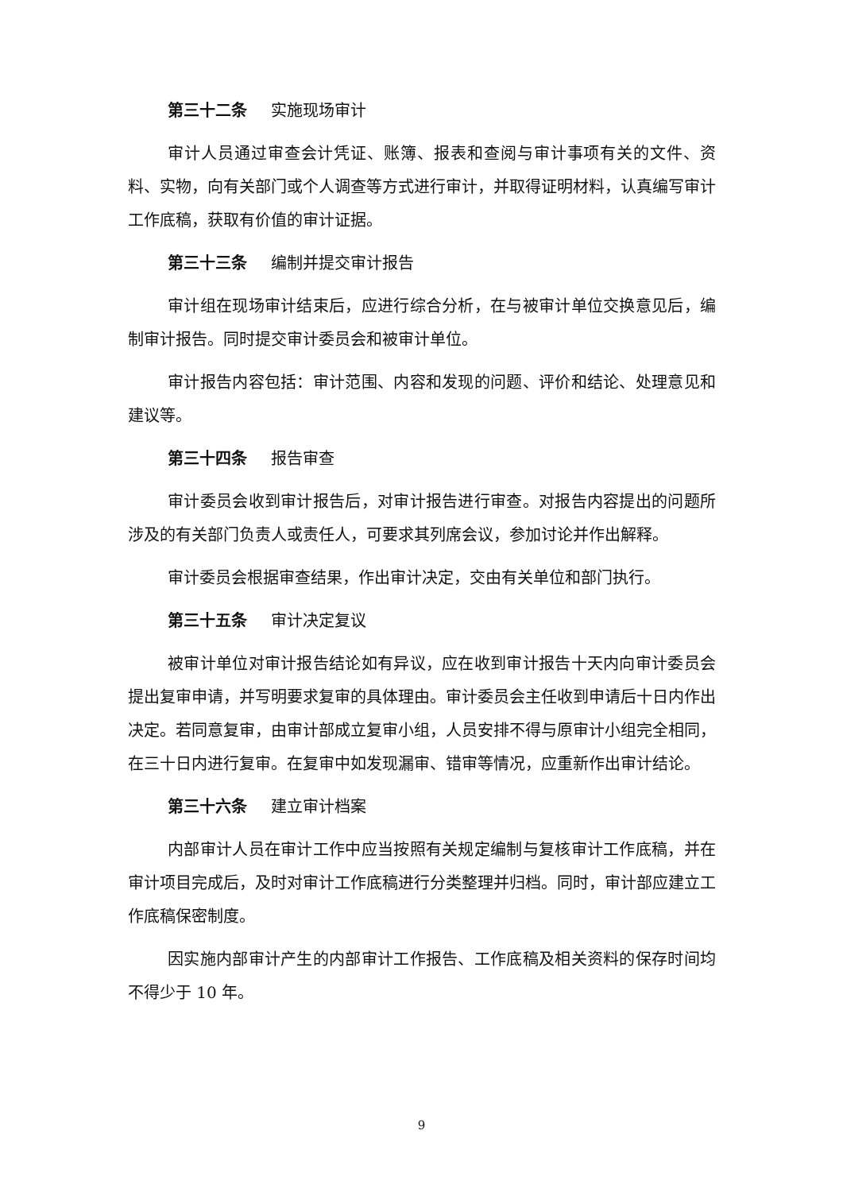第三十二条 实施现场审计
审计人员通过审查会计凭证、账簿、报表和查阅与审计事项有关的文件、资料、实物，向有关部门或个人调查等方式进行审计，并取得证明材料，认真编写审计工作底稿，获取有价值的审计证据。
第三十三条 编制并提交审计报告
审计组在现场审计结束后，应进行综合分析，在与被审计单位交换意见后，编制审计报告。同时提交审计委员会和被审计单位。
审计报告内容包括：审计范围、内容和发现的问题、评价和结论、处理意见和建议等。
第三十四条 报告审查
审计委员会收到审计报告后，对审计报告进行审查。对报告内容提出的问题所涉及的有关部门负责人或责任人，可要求其列席会议，参加讨论并作出解释。
审计委员会根据审查结果，作出审计决定，交由有关单位和部门执行。
第三十五条 审计决定复议
被审计单位对审计报告结论如有异议，应在收到审计报告十天内向审计委员会提出复审申请，并写明要求复审的具体理由。审计委员会主任收到申请后十日内作出决定。若同意复审，由审计部成立复审小组，人员安排不得与原审计小组完全相同，在三十日内进行复审。在复审中如发现漏审、错审等情况，应重新作出审计结论。
第三十六条 建立审计档案
内部审计人员在审计工作中应当按照有关规定编制与复核审计工作底稿，并在审计项目完成后，及时对审计工作底稿进行分类整理并归档。同时，审计部应建立工作底稿保密制度。
因实施内部审计产生的内部审计工作报告、工作底稿及相关资料的保存时间均不得少于 10 年。
9